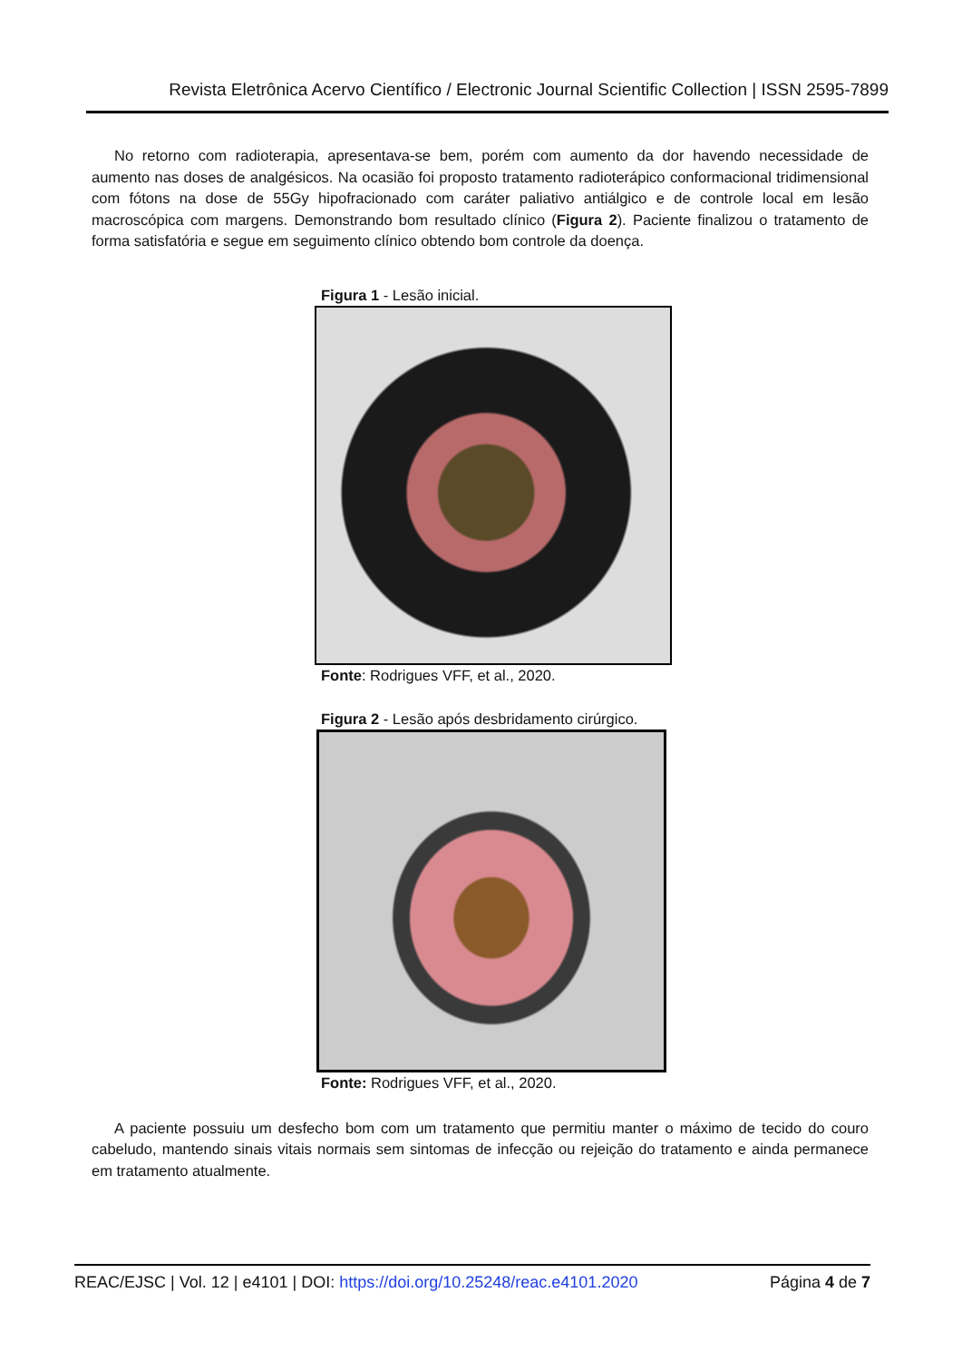Revista Eletrônica Acervo Científico / Electronic Journal Scientific Collection | ISSN 2595-7899
No retorno com radioterapia, apresentava-se bem, porém com aumento da dor havendo necessidade de aumento nas doses de analgésicos. Na ocasião foi proposto tratamento radioterápico conformacional tridimensional com fótons na dose de 55Gy hipofracionado com caráter paliativo antiálgico e de controle local em lesão macroscópica com margens. Demonstrando bom resultado clínico (Figura 2). Paciente finalizou o tratamento de forma satisfatória e segue em seguimento clínico obtendo bom controle da doença.
Figura 1 - Lesão inicial.
Fonte: Rodrigues VFF, et al., 2020.
Figura 2 - Lesão após desbridamento cirúrgico.
Fonte: Rodrigues VFF, et al., 2020.
A paciente possuiu um desfecho bom com um tratamento que permitiu manter o máximo de tecido do couro cabeludo, mantendo sinais vitais normais sem sintomas de infecção ou rejeição do tratamento e ainda permanece em tratamento atualmente.
REAC/EJSC | Vol. 12 | e4101 | DOI: https://doi.org/10.25248/reac.e4101.2020 Página 4 de 7